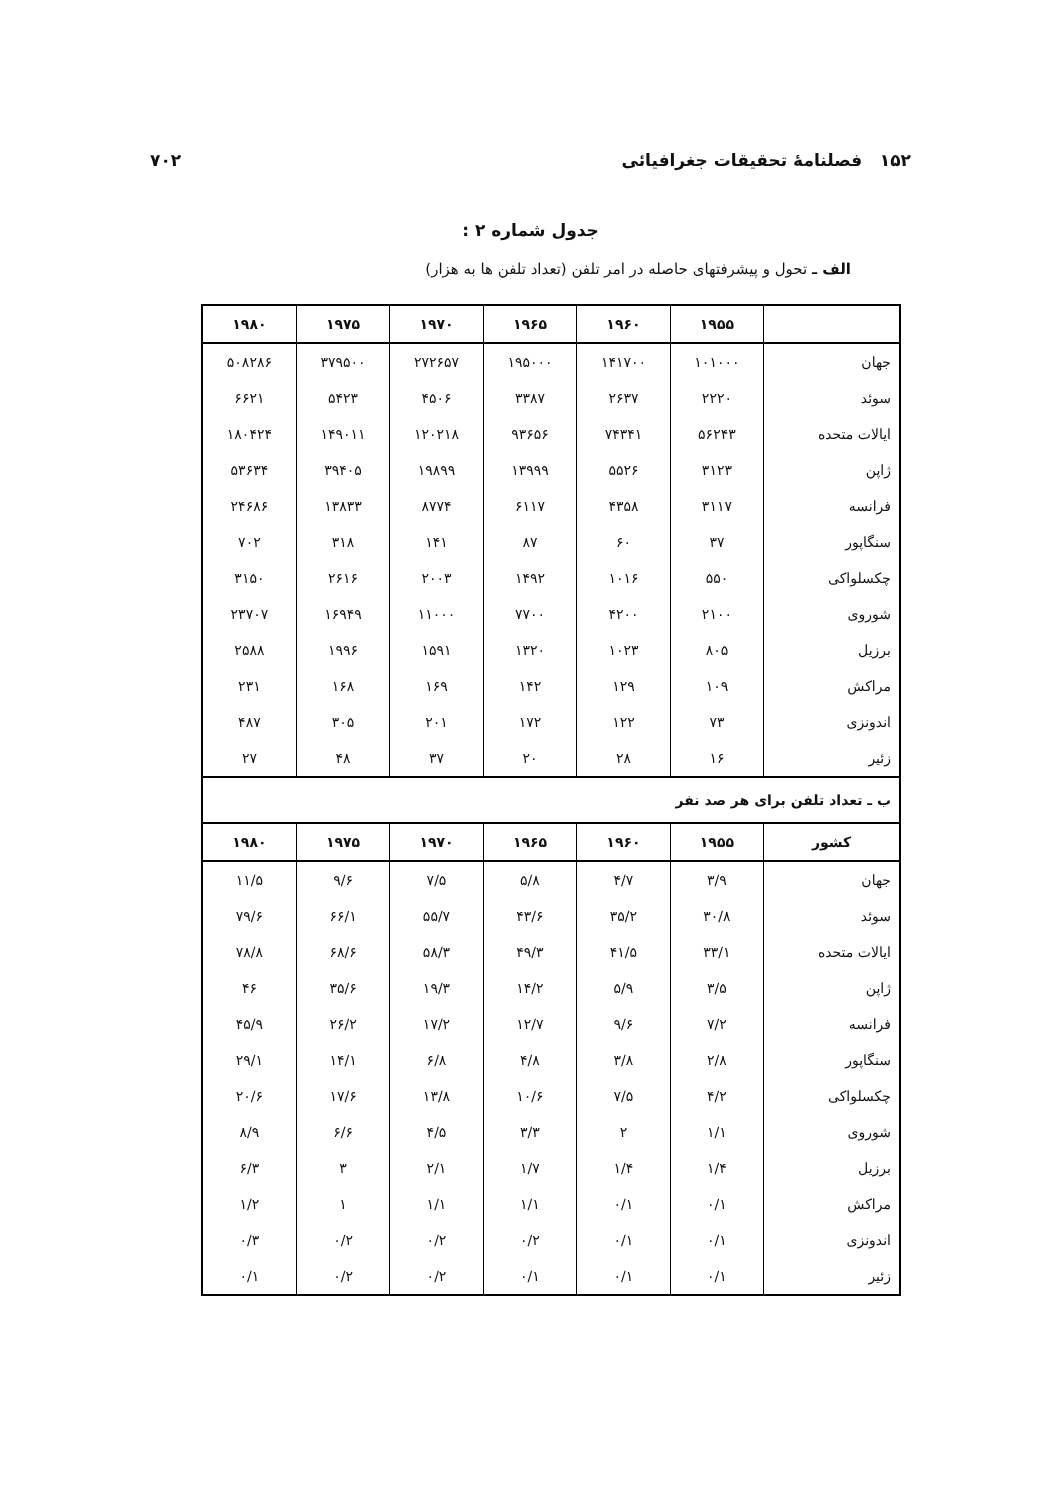۱۵۲ فصلنامهٔ تحقیقات جغرافیائی ۷۰۲
جدول شماره ۲ :
الف ـ تحول و پیشرفتهای حاصله در امر تلفن (تعداد تلفن ها به هزار)
| | ۱۹۵۵ | ۱۹۶۰ | ۱۹۶۵ | ۱۹۷۰ | ۱۹۷۵ | ۱۹۸۰ |
| --- | --- | --- | --- | --- | --- | --- |
| جهان | ۱۰۱۰۰۰ | ۱۴۱۷۰۰ | ۱۹۵۰۰۰ | ۲۷۲۶۵۷ | ۳۷۹۵۰۰ | ۵۰۸۲۸۶ |
| سوئد | ۲۲۲۰ | ۲۶۳۷ | ۳۳۸۷ | ۴۵۰۶ | ۵۴۲۳ | ۶۶۲۱ |
| ایالات متحده | ۵۶۲۴۳ | ۷۴۳۴۱ | ۹۳۶۵۶ | ۱۲۰۲۱۸ | ۱۴۹۰۱۱ | ۱۸۰۴۲۴ |
| ژاپن | ۳۱۲۳ | ۵۵۲۶ | ۱۳۹۹۹ | ۱۹۸۹۹ | ۳۹۴۰۵ | ۵۳۶۳۴ |
| فرانسه | ۳۱۱۷ | ۴۳۵۸ | ۶۱۱۷ | ۸۷۷۴ | ۱۳۸۳۳ | ۲۴۶۸۶ |
| سنگاپور | ۳۷ | ۶۰ | ۸۷ | ۱۴۱ | ۳۱۸ | ۷۰۲ |
| چکسلواکی | ۵۵۰ | ۱۰۱۶ | ۱۴۹۲ | ۲۰۰۳ | ۲۶۱۶ | ۳۱۵۰ |
| شوروی | ۲۱۰۰ | ۴۲۰۰ | ۷۷۰۰ | ۱۱۰۰۰ | ۱۶۹۴۹ | ۲۳۷۰۷ |
| برزیل | ۸۰۵ | ۱۰۲۳ | ۱۳۲۰ | ۱۵۹۱ | ۱۹۹۶ | ۲۵۸۸ |
| مراکش | ۱۰۹ | ۱۲۹ | ۱۴۲ | ۱۶۹ | ۱۶۸ | ۲۳۱ |
| اندونزی | ۷۳ | ۱۲۲ | ۱۷۲ | ۲۰۱ | ۳۰۵ | ۴۸۷ |
| زئیر | ۱۶ | ۲۸ | ۲۰ | ۳۷ | ۴۸ | ۲۷ |
| ب ـ تعداد تلفن برای هر صد نفر | | | | | | |
| کشور | ۱۹۵۵ | ۱۹۶۰ | ۱۹۶۵ | ۱۹۷۰ | ۱۹۷۵ | ۱۹۸۰ |
| جهان | ۳/۹ | ۴/۷ | ۵/۸ | ۷/۵ | ۹/۶ | ۱۱/۵ |
| سوئد | ۳۰/۸ | ۳۵/۲ | ۴۳/۶ | ۵۵/۷ | ۶۶/۱ | ۷۹/۶ |
| ایالات متحده | ۳۳/۱ | ۴۱/۵ | ۴۹/۳ | ۵۸/۳ | ۶۸/۶ | ۷۸/۸ |
| ژاپن | ۳/۵ | ۵/۹ | ۱۴/۲ | ۱۹/۳ | ۳۵/۶ | ۴۶ |
| فرانسه | ۷/۲ | ۹/۶ | ۱۲/۷ | ۱۷/۲ | ۲۶/۲ | ۴۵/۹ |
| سنگاپور | ۲/۸ | ۳/۸ | ۴/۸ | ۶/۸ | ۱۴/۱ | ۲۹/۱ |
| چکسلواکی | ۴/۲ | ۷/۵ | ۱۰/۶ | ۱۳/۸ | ۱۷/۶ | ۲۰/۶ |
| شوروی | ۱/۱ | ۲ | ۳/۳ | ۴/۵ | ۶/۶ | ۸/۹ |
| برزیل | ۱/۴ | ۱/۴ | ۱/۷ | ۲/۱ | ۳ | ۶/۳ |
| مراکش | ۰/۱ | ۰/۱ | ۱/۱ | ۱/۱ | ۱ | ۱/۲ |
| اندونزی | ۰/۱ | ۰/۱ | ۰/۲ | ۰/۲ | ۰/۲ | ۰/۳ |
| زئیر | ۰/۱ | ۰/۱ | ۰/۱ | ۰/۲ | ۰/۲ | ۰/۱ |